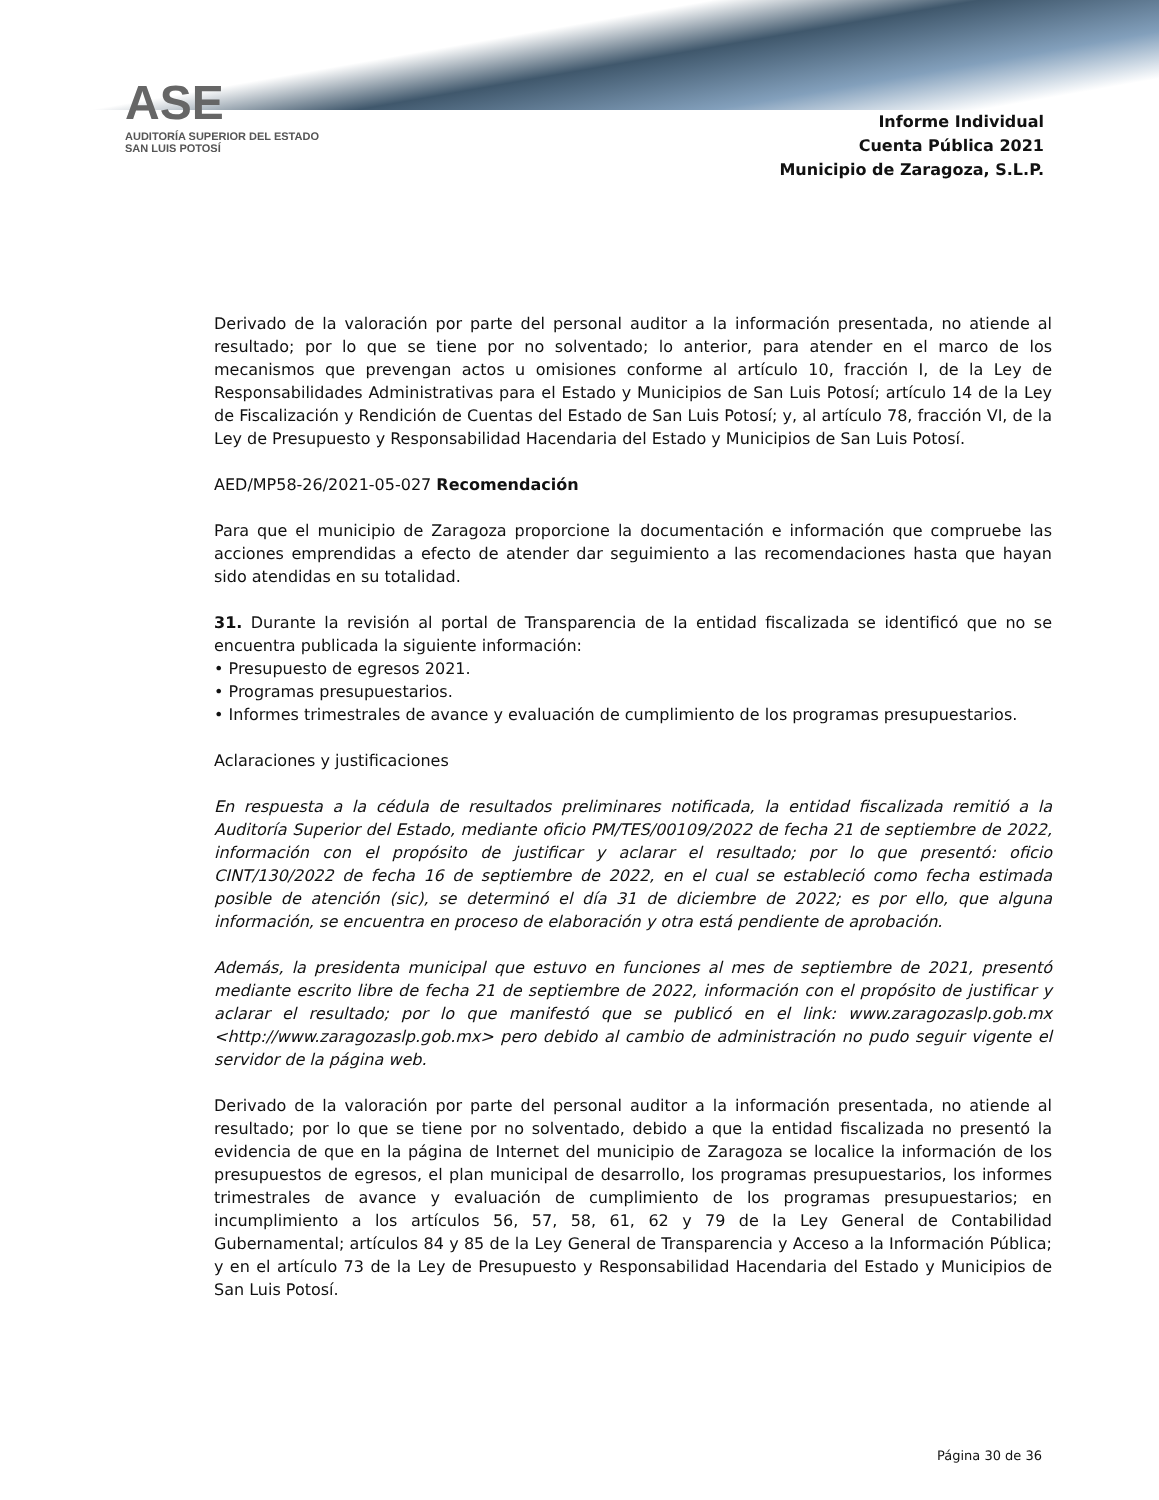ASE
AUDITORÍA SUPERIOR DEL ESTADO
SAN LUIS POTOSÍ
Informe Individual
Cuenta Pública 2021
Municipio de Zaragoza, S.L.P.
Derivado de la valoración por parte del personal auditor a la información presentada, no atiende al resultado; por lo que se tiene por no solventado; lo anterior, para atender en el marco de los mecanismos que prevengan actos u omisiones conforme al artículo 10, fracción I, de la Ley de Responsabilidades Administrativas para el Estado y Municipios de San Luis Potosí; artículo 14 de la Ley de Fiscalización y Rendición de Cuentas del Estado de San Luis Potosí; y, al artículo 78, fracción VI, de la Ley de Presupuesto y Responsabilidad Hacendaria del Estado y Municipios de San Luis Potosí.
AED/MP58-26/2021-05-027 Recomendación
Para que el municipio de Zaragoza proporcione la documentación e información que compruebe las acciones emprendidas a efecto de atender dar seguimiento a las recomendaciones hasta que hayan sido atendidas en su totalidad.
31. Durante la revisión al portal de Transparencia de la entidad fiscalizada se identificó que no se encuentra publicada la siguiente información:
• Presupuesto de egresos 2021.
• Programas presupuestarios.
• Informes trimestrales de avance y evaluación de cumplimiento de los programas presupuestarios.
Aclaraciones y justificaciones
En respuesta a la cédula de resultados preliminares notificada, la entidad fiscalizada remitió a la Auditoría Superior del Estado, mediante oficio PM/TES/00109/2022 de fecha 21 de septiembre de 2022, información con el propósito de justificar y aclarar el resultado; por lo que presentó: oficio CINT/130/2022 de fecha 16 de septiembre de 2022, en el cual se estableció como fecha estimada posible de atención (sic), se determinó el día 31 de diciembre de 2022; es por ello, que alguna información, se encuentra en proceso de elaboración y otra está pendiente de aprobación.
Además, la presidenta municipal que estuvo en funciones al mes de septiembre de 2021, presentó mediante escrito libre de fecha 21 de septiembre de 2022, información con el propósito de justificar y aclarar el resultado; por lo que manifestó que se publicó en el link: www.zaragozaslp.gob.mx <http://www.zaragozaslp.gob.mx> pero debido al cambio de administración no pudo seguir vigente el servidor de la página web.
Derivado de la valoración por parte del personal auditor a la información presentada, no atiende al resultado; por lo que se tiene por no solventado, debido a que la entidad fiscalizada no presentó la evidencia de que en la página de Internet del municipio de Zaragoza se localice la información de los presupuestos de egresos, el plan municipal de desarrollo, los programas presupuestarios, los informes trimestrales de avance y evaluación de cumplimiento de los programas presupuestarios; en incumplimiento a los artículos 56, 57, 58, 61, 62 y 79 de la Ley General de Contabilidad Gubernamental; artículos 84 y 85 de la Ley General de Transparencia y Acceso a la Información Pública; y en el artículo 73 de la Ley de Presupuesto y Responsabilidad Hacendaria del Estado y Municipios de San Luis Potosí.
Página 30 de 36